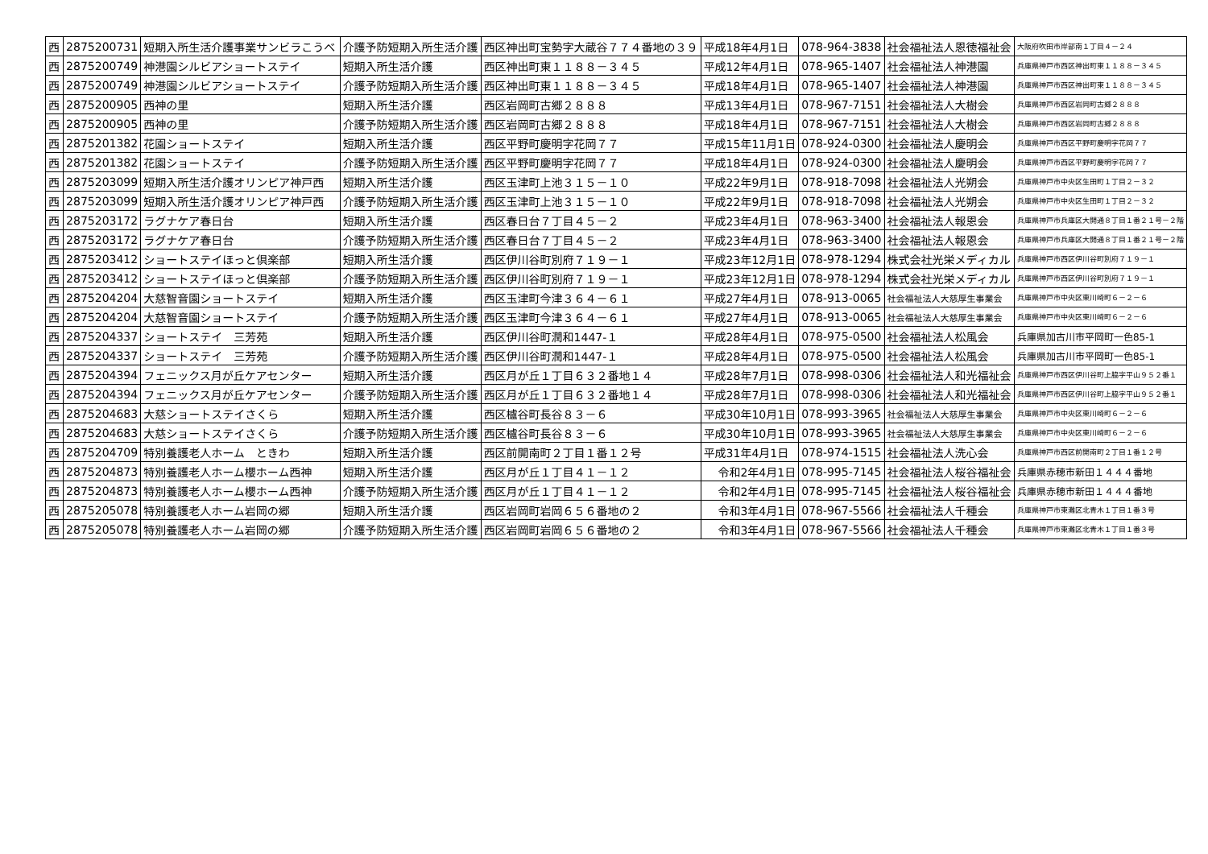| 西 | 2875200731 | 短期入所生活介護事業サンビラこうべ | 介護予防短期入所生活介護 | 西区神出町宝勢字大蔵谷７７４番地の３９ | 平成18年4月1日 | 078-964-3838 | 社会福祉法人恩徳福祉会 | 大阪府吹田市岸部南１丁目４－２４ |
| 西 | 2875200749 | 神港園シルビアショートステイ | 短期入所生活介護 | 西区神出町東１１８８－３４５ | 平成12年4月1日 | 078-965-1407 | 社会福祉法人神港園 | 兵庫県神戸市西区神出町東１１８８－３４５ |
| 西 | 2875200749 | 神港園シルビアショートステイ | 介護予防短期入所生活介護 | 西区神出町東１１８８－３４５ | 平成18年4月1日 | 078-965-1407 | 社会福祉法人神港園 | 兵庫県神戸市西区神出町東１１８８－３４５ |
| 西 | 2875200905 | 西神の里 | 短期入所生活介護 | 西区岩岡町古郷２８８８ | 平成13年4月1日 | 078-967-7151 | 社会福祉法人大樹会 | 兵庫県神戸市西区岩岡町古郷２８８８ |
| 西 | 2875200905 | 西神の里 | 介護予防短期入所生活介護 | 西区岩岡町古郷２８８８ | 平成18年4月1日 | 078-967-7151 | 社会福祉法人大樹会 | 兵庫県神戸市西区岩岡町古郷２８８８ |
| 西 | 2875201382 | 花園ショートステイ | 短期入所生活介護 | 西区平野町慶明字花岡７７ | 平成15年11月1日 | 078-924-0300 | 社会福祉法人慶明会 | 兵庫県神戸市西区平野町慶明字花岡７７ |
| 西 | 2875201382 | 花園ショートステイ | 介護予防短期入所生活介護 | 西区平野町慶明字花岡７７ | 平成18年4月1日 | 078-924-0300 | 社会福祉法人慶明会 | 兵庫県神戸市西区平野町慶明字花岡７７ |
| 西 | 2875203099 | 短期入所生活介護オリンピア神戸西 | 短期入所生活介護 | 西区玉津町上池３１５－１０ | 平成22年9月1日 | 078-918-7098 | 社会福祉法人光朔会 | 兵庫県神戸市中央区生田町１丁目２－３２ |
| 西 | 2875203099 | 短期入所生活介護オリンピア神戸西 | 介護予防短期入所生活介護 | 西区玉津町上池３１５－１０ | 平成22年9月1日 | 078-918-7098 | 社会福祉法人光朔会 | 兵庫県神戸市中央区生田町１丁目２－３２ |
| 西 | 2875203172 | ラグナケア春日台 | 短期入所生活介護 | 西区春日台７丁目４５－２ | 平成23年4月1日 | 078-963-3400 | 社会福祉法人報恩会 | 兵庫県神戸市兵庫区大開通８丁目１番２１号－２階 |
| 西 | 2875203172 | ラグナケア春日台 | 介護予防短期入所生活介護 | 西区春日台７丁目４５－２ | 平成23年4月1日 | 078-963-3400 | 社会福祉法人報恩会 | 兵庫県神戸市兵庫区大開通８丁目１番２１号－２階 |
| 西 | 2875203412 | ショートステイほっと倶楽部 | 短期入所生活介護 | 西区伊川谷町別府７１９－１ | 平成23年12月1日 | 078-978-1294 | 株式会社光栄メディカル | 兵庫県神戸市西区伊川谷町別府７１９－１ |
| 西 | 2875203412 | ショートステイほっと倶楽部 | 介護予防短期入所生活介護 | 西区伊川谷町別府７１９－１ | 平成23年12月1日 | 078-978-1294 | 株式会社光栄メディカル | 兵庫県神戸市西区伊川谷町別府７１９－１ |
| 西 | 2875204204 | 大慈智音園ショートステイ | 短期入所生活介護 | 西区玉津町今津３６４－６１ | 平成27年4月1日 | 078-913-0065 | 社会福祉法人大慈厚生事業会 | 兵庫県神戸市中央区東川崎町６－２－６ |
| 西 | 2875204204 | 大慈智音園ショートステイ | 介護予防短期入所生活介護 | 西区玉津町今津３６４－６１ | 平成27年4月1日 | 078-913-0065 | 社会福祉法人大慈厚生事業会 | 兵庫県神戸市中央区東川崎町６－２－６ |
| 西 | 2875204337 | ショートステイ 三芳苑 | 短期入所生活介護 | 西区伊川谷町潤和1447‐１ | 平成28年4月1日 | 078-975-0500 | 社会福祉法人松風会 | 兵庫県加古川市平岡町一色85-1 |
| 西 | 2875204337 | ショートステイ 三芳苑 | 介護予防短期入所生活介護 | 西区伊川谷町潤和1447‐１ | 平成28年4月1日 | 078-975-0500 | 社会福祉法人松風会 | 兵庫県加古川市平岡町一色85-1 |
| 西 | 2875204394 | フェニックス月が丘ケアセンター | 短期入所生活介護 | 西区月が丘１丁目６３２番地１４ | 平成28年7月1日 | 078-998-0306 | 社会福祉法人和光福祉会 | 兵庫県神戸市西区伊川谷町上脇字平山９５２番１ |
| 西 | 2875204394 | フェニックス月が丘ケアセンター | 介護予防短期入所生活介護 | 西区月が丘１丁目６３２番地１４ | 平成28年7月1日 | 078-998-0306 | 社会福祉法人和光福祉会 | 兵庫県神戸市西区伊川谷町上脇字平山９５２番１ |
| 西 | 2875204683 | 大慈ショートステイさくら | 短期入所生活介護 | 西区櫨谷町長谷８３－６ | 平成30年10月1日 | 078-993-3965 | 社会福祉法人大慈厚生事業会 | 兵庫県神戸市中央区東川崎町６－２－６ |
| 西 | 2875204683 | 大慈ショートステイさくら | 介護予防短期入所生活介護 | 西区櫨谷町長谷８３－６ | 平成30年10月1日 | 078-993-3965 | 社会福祉法人大慈厚生事業会 | 兵庫県神戸市中央区東川崎町６－２－６ |
| 西 | 2875204709 | 特別養護老人ホーム ときわ | 短期入所生活介護 | 西区前開南町２丁目１番１２号 | 平成31年4月1日 | 078-974-1515 | 社会福祉法人洗心会 | 兵庫県神戸市西区前開南町２丁目１番１２号 |
| 西 | 2875204873 | 特別養護老人ホーム櫻ホーム西神 | 短期入所生活介護 | 西区月が丘１丁目４１－１２ | 令和2年4月1日 | 078-995-7145 | 社会福祉法人桜谷福祉会 | 兵庫県赤穂市新田１４４４番地 |
| 西 | 2875204873 | 特別養護老人ホーム櫻ホーム西神 | 介護予防短期入所生活介護 | 西区月が丘１丁目４１－１２ | 令和2年4月1日 | 078-995-7145 | 社会福祉法人桜谷福祉会 | 兵庫県赤穂市新田１４４４番地 |
| 西 | 2875205078 | 特別養護老人ホーム岩岡の郷 | 短期入所生活介護 | 西区岩岡町岩岡６５６番地の２ | 令和3年4月1日 | 078-967-5566 | 社会福祉法人千種会 | 兵庫県神戸市東灘区北青木１丁目１番３号 |
| 西 | 2875205078 | 特別養護老人ホーム岩岡の郷 | 介護予防短期入所生活介護 | 西区岩岡町岩岡６５６番地の２ | 令和3年4月1日 | 078-967-5566 | 社会福祉法人千種会 | 兵庫県神戸市東灘区北青木１丁目１番３号 |